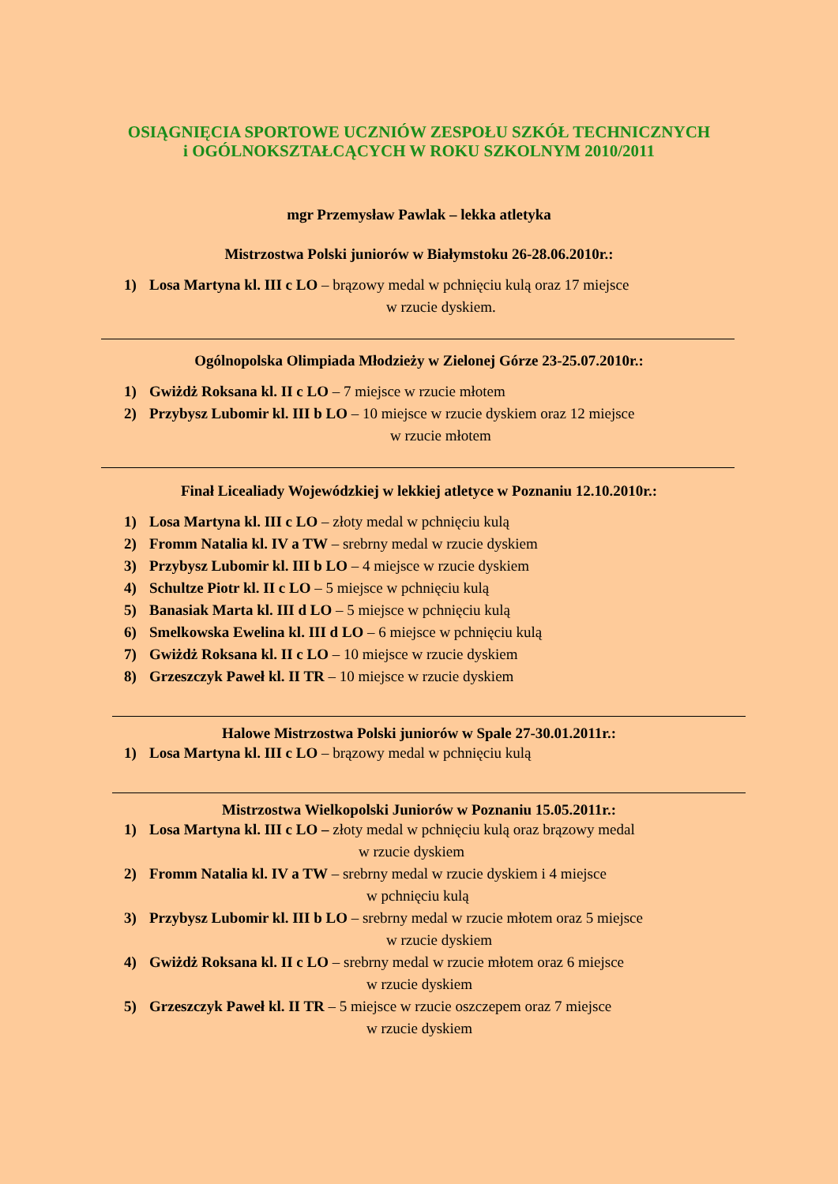OSIĄGNIĘCIA SPORTOWE UCZNIÓW ZESPOŁU SZKÓŁ TECHNICZNYCH
i OGÓLNOKSZTAŁCĄCYCH W ROKU SZKOLNYM 2010/2011
mgr Przemysław Pawlak – lekka atletyka
Mistrzostwa Polski juniorów w Białymstoku 26-28.06.2010r.:
1) Losa Martyna kl. III c LO – brązowy medal w pchnięciu kulą oraz 17 miejsce
w rzucie dyskiem.
Ogólnopolska Olimpiada Młodzieży w Zielonej Górze 23-25.07.2010r.:
1) Gwiżdż Roksana kl. II c LO – 7 miejsce w rzucie młotem
2) Przybysz Lubomir kl. III b LO – 10 miejsce w rzucie dyskiem oraz 12 miejsce
w rzucie młotem
Finał Licealiady Wojewódzkiej w lekkiej atletyce w Poznaniu 12.10.2010r.:
1) Losa Martyna kl. III c LO – złoty medal w pchnięciu kulą
2) Fromm Natalia kl. IV a TW – srebrny medal w rzucie dyskiem
3) Przybysz Lubomir kl. III b LO – 4 miejsce w rzucie dyskiem
4) Schultze Piotr kl. II c LO – 5 miejsce w pchnięciu kulą
5) Banasiak Marta kl. III d LO – 5 miejsce w pchnięciu kulą
6) Smelkowska Ewelina kl. III d LO – 6 miejsce w pchnięciu kulą
7) Gwiżdż Roksana kl. II c LO – 10 miejsce w rzucie dyskiem
8) Grzeszczyk Paweł kl. II TR – 10 miejsce w rzucie dyskiem
Halowe Mistrzostwa Polski juniorów w Spale 27-30.01.2011r.:
1) Losa Martyna kl. III c LO – brązowy medal w pchnięciu kulą
Mistrzostwa Wielkopolski Juniorów w Poznaniu 15.05.2011r.:
1) Losa Martyna kl. III c LO – złoty medal w pchnięciu kulą oraz brązowy medal
w rzucie dyskiem
2) Fromm Natalia kl. IV a TW – srebrny medal w rzucie dyskiem i 4 miejsce
w pchnięciu kulą
3) Przybysz Lubomir kl. III b LO – srebrny medal w rzucie młotem oraz 5 miejsce
w rzucie dyskiem
4) Gwiżdż Roksana kl. II c LO – srebrny medal w rzucie młotem oraz 6 miejsce
w rzucie dyskiem
5) Grzeszczyk Paweł kl. II TR – 5 miejsce w rzucie oszczepem oraz 7 miejsce
w rzucie dyskiem